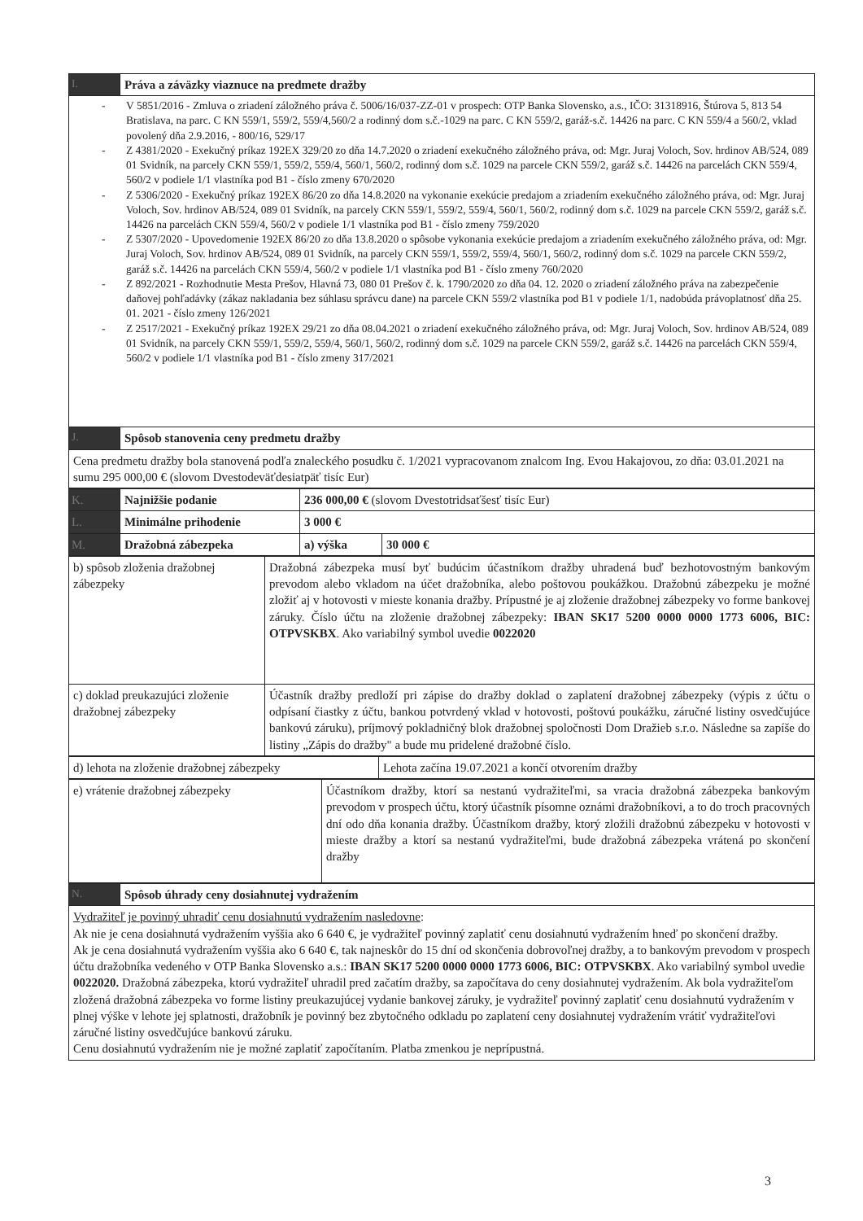| I. | Práva a záväzky viaznuce na predmete dražby |
| - V 5851/2016 - Zmluva o zriadení záložného práva č. 5006/16/037-ZZ-01 v prospech: OTP Banka Slovensko, a.s., IČO: 31318916, Štúrova 5, 813 54 Bratislava, na parc. C KN 559/1, 559/2, 559/4,560/2 a rodinný dom s.č.-1029 na parc. C KN 559/2, garáž-s.č. 14426 na parc. C KN 559/4 a 560/2, vklad povolený dňa 2.9.2016, - 800/16, 529/17 - Z 4381/2020 - Exekučný príkaz 192EX 329/20 zo dňa 14.7.2020 o zriadení exekučného záložného práva, od: Mgr. Juraj Voloch, Sov. hrdinov AB/524, 089 01 Svidník, na parcely CKN 559/1, 559/2, 559/4, 560/1, 560/2, rodinný dom s.č. 1029 na parcele CKN 559/2, garáž s.č. 14426 na parcelách CKN 559/4, 560/2 v podiele 1/1 vlastníka pod B1 - číslo zmeny 670/2020 - Z 5306/2020 - Exekučný príkaz 192EX 86/20 zo dňa 14.8.2020 na vykonanie exekúcie predajom a zriadením exekučného záložného práva, od: Mgr. Juraj Voloch, Sov. hrdinov AB/524, 089 01 Svidník, na parcely CKN 559/1, 559/2, 559/4, 560/1, 560/2, rodinný dom s.č. 1029 na parcele CKN 559/2, garáž s.č. 14426 na parcelách CKN 559/4, 560/2 v podiele 1/1 vlastníka pod B1 - číslo zmeny 759/2020 - Z 5307/2020 - Upovedomenie 192EX 86/20 zo dňa 13.8.2020 o spôsobe vykonania exekúcie predajom a zriadením exekučného záložného práva, od: Mgr. Juraj Voloch, Sov. hrdinov AB/524, 089 01 Svidník, na parcely CKN 559/1, 559/2, 559/4, 560/1, 560/2, rodinný dom s.č. 1029 na parcele CKN 559/2, garáž s.č. 14426 na parcelách CKN 559/4, 560/2 v podiele 1/1 vlastníka pod B1 - číslo zmeny 760/2020 - Z 892/2021 - Rozhodnutie Mesta Prešov, Hlavná 73, 080 01 Prešov č. k. 1790/2020 zo dňa 04. 12. 2020 o zriadení záložného práva na zabezpečenie daňovej pohľadávky (zákaz nakladania bez súhlasu správcu dane) na parcele CKN 559/2 vlastníka pod B1 v podiele 1/1, nadobúda právoplatnosť dňa 25. 01. 2021 - číslo zmeny 126/2021 - Z 2517/2021 - Exekučný príkaz 192EX 29/21 zo dňa 08.04.2021 o zriadení exekučného záložného práva, od: Mgr. Juraj Voloch, Sov. hrdinov AB/524, 089 01 Svidník, na parcely CKN 559/1, 559/2, 559/4, 560/1, 560/2, rodinný dom s.č. 1029 na parcele CKN 559/2, garáž s.č. 14426 na parcelách CKN 559/4, 560/2 v podiele 1/1 vlastníka pod B1 - číslo zmeny 317/2021 | |
| J. | Spôsob stanovenia ceny predmetu dražby |
| Cena predmetu dražby bola stanovená podľa znaleckého posudku č. 1/2021 vypracovanom znalcom Ing. Evou Hakajovou, zo dňa: 03.01.2021 na sumu 295 000,00 € (slovom Dvestodeväťdesiatpäť tisíc Eur) | |
| K. | Najnižšie podanie | 236 000,00 € (slovom Dvestotridsaťšesť tisíc Eur) | |
| L. | Minimálne prihodenie | 3 000 € | |
| M. | Dražobná zábezpeka | a) výška | 30 000 € |
| b) spôsob zloženia dražobnej zábezpeky | Dražobná zábezpeka musí byť budúcim účastníkom dražby uhradená buď bezhotovostným bankovým prevodom alebo vkladom na účet dražobníka, alebo poštovou poukážkou. Dražobnú zábezpeku je možné zložiť aj v hotovosti v mieste konania dražby. Prípustné je aj zloženie dražobnej zábezpeky vo forme bankovej záruky. Číslo účtu na zloženie dražobnej zábezpeky: IBAN SK17 5200 0000 0000 1773 6006, BIC: OTPVSKBX . Ako variabilný symbol uvedie 0022020 |
| c) doklad preukazujúci zloženie dražobnej zábezpeky | Účastník dražby predloží pri zápise do dražby doklad o zaplatení dražobnej zábezpeky (výpis z účtu o odpísaní čiastky z účtu, bankou potvrdený vklad v hotovosti, poštovú poukážku, záručné listiny osvedčujúce bankovú záruku), príjmový pokladničný blok dražobnej spoločnosti Dom Dražieb s.r.o. Následne sa zapíše do listiny „Zápis do dražby" a bude mu pridelené dražobné číslo. |
| d) lehota na zloženie dražobnej zábezpeky | Lehota začína 19.07.2021 a končí otvorením dražby |
| e) vrátenie dražobnej zábezpeky | Účastníkom dražby, ktorí sa nestanú vydražiteľmi, sa vracia dražobná zábezpeka bankovým prevodom v prospech účtu, ktorý účastník písomne oznámi dražobníkovi, a to do troch pracovných dní odo dňa konania dražby. Účastníkom dražby, ktorý zložili dražobnú zábezpeku v hotovosti v mieste dražby a ktorí sa nestanú vydražiteľmi, bude dražobná zábezpeka vrátená po skončení dražby |
| N. | Spôsob úhrady ceny dosiahnutej vydražením |
| Vydražiteľ je povinný uhradiť cenu dosiahnutú vydražením nasledovne : Ak nie je cena dosiahnutá vydražením vyššia ako 6 640 €, je vydražiteľ povinný zaplatiť cenu dosiahnutú vydražením hneď po skončení dražby. Ak je cena dosiahnutá vydražením vyššia ako 6 640 €, tak najneskôr do 15 dní od skončenia dobrovoľnej dražby, a to bankovým prevodom v prospech účtu dražobníka vedeného v OTP Banka Slovensko a.s.: IBAN SK17 5200 0000 0000 1773 6006, BIC: OTPVSKBX . Ako variabilný symbol uvedie 0022020. Dražobná zábezpeka, ktorú vydražiteľ uhradil pred začatím dražby, sa započítava do ceny dosiahnutej vydražením. Ak bola vydražiteľom zložená dražobná zábezpeka vo forme listiny preukazujúcej vydanie bankovej záruky, je vydražiteľ povinný zaplatiť cenu dosiahnutú vydražením v plnej výške v lehote jej splatnosti, dražobník je povinný bez zbytočného odkladu po zaplatení ceny dosiahnutej vydražením vrátiť vydražiteľovi záručné listiny osvedčujúce bankovú záruku. Cenu dosiahnutú vydražením nie je možné zaplatiť započítaním. Platba zmenkou je neprípustná. | |
3